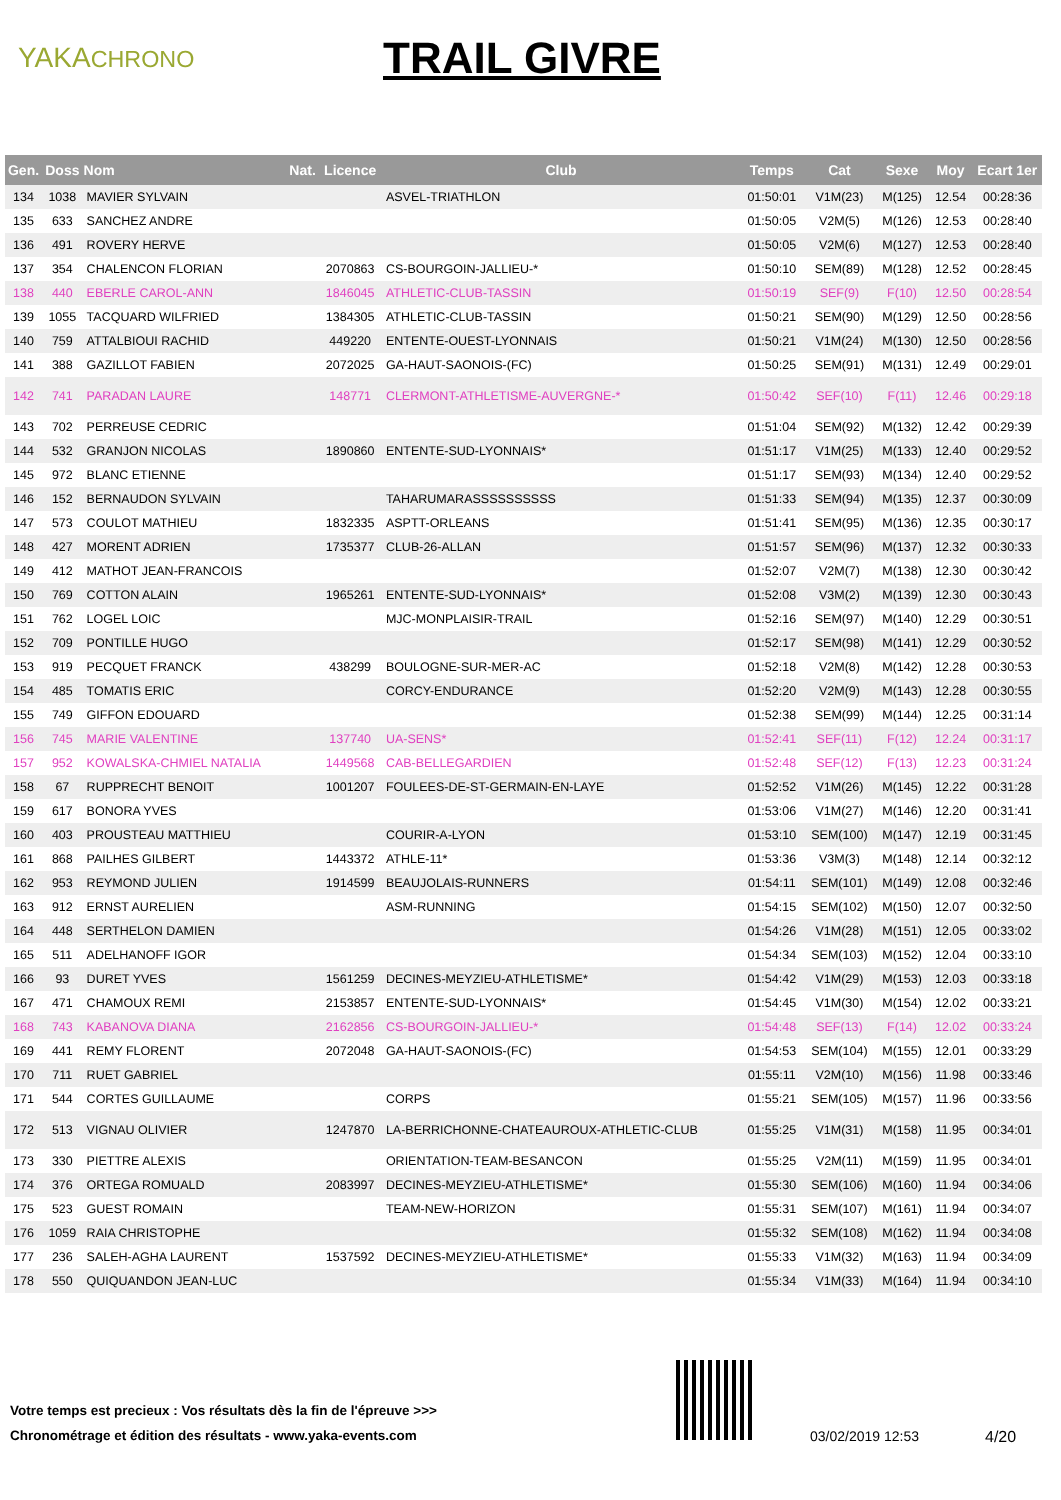YAKACHRONO
TRAIL GIVRE
| Gen. | Doss | Nom | Nat. | Licence | Club | Temps | Cat | Sexe | Moy | Ecart 1er |
| --- | --- | --- | --- | --- | --- | --- | --- | --- | --- | --- |
| 134 | 1038 | MAVIER SYLVAIN | | | ASVEL-TRIATHLON | 01:50:01 | V1M(23) | M(125) | 12.54 | 00:28:36 |
| 135 | 633 | SANCHEZ ANDRE | | | | 01:50:05 | V2M(5) | M(126) | 12.53 | 00:28:40 |
| 136 | 491 | ROVERY HERVE | | | | 01:50:05 | V2M(6) | M(127) | 12.53 | 00:28:40 |
| 137 | 354 | CHALENCON FLORIAN | | 2070863 | CS-BOURGOIN-JALLIEU-* | 01:50:10 | SEM(89) | M(128) | 12.52 | 00:28:45 |
| 138 | 440 | EBERLE CAROL-ANN | | 1846045 | ATHLETIC-CLUB-TASSIN | 01:50:19 | SEF(9) | F(10) | 12.50 | 00:28:54 |
| 139 | 1055 | TACQUARD WILFRIED | | 1384305 | ATHLETIC-CLUB-TASSIN | 01:50:21 | SEM(90) | M(129) | 12.50 | 00:28:56 |
| 140 | 759 | ATTALBIOUI RACHID | | 449220 | ENTENTE-OUEST-LYONNAIS | 01:50:21 | V1M(24) | M(130) | 12.50 | 00:28:56 |
| 141 | 388 | GAZILLOT FABIEN | | 2072025 | GA-HAUT-SAONOIS-(FC) | 01:50:25 | SEM(91) | M(131) | 12.49 | 00:29:01 |
| 142 | 741 | PARADAN LAURE | | 148771 | CLERMONT-ATHLETISME-AUVERGNE-* | 01:50:42 | SEF(10) | F(11) | 12.46 | 00:29:18 |
| 143 | 702 | PERREUSE CEDRIC | | | | 01:51:04 | SEM(92) | M(132) | 12.42 | 00:29:39 |
| 144 | 532 | GRANJON NICOLAS | | 1890860 | ENTENTE-SUD-LYONNAIS* | 01:51:17 | V1M(25) | M(133) | 12.40 | 00:29:52 |
| 145 | 972 | BLANC ETIENNE | | | | 01:51:17 | SEM(93) | M(134) | 12.40 | 00:29:52 |
| 146 | 152 | BERNAUDON SYLVAIN | | | TAHARUMARASSSSSSSSSS | 01:51:33 | SEM(94) | M(135) | 12.37 | 00:30:09 |
| 147 | 573 | COULOT MATHIEU | | 1832335 | ASPTT-ORLEANS | 01:51:41 | SEM(95) | M(136) | 12.35 | 00:30:17 |
| 148 | 427 | MORENT ADRIEN | | 1735377 | CLUB-26-ALLAN | 01:51:57 | SEM(96) | M(137) | 12.32 | 00:30:33 |
| 149 | 412 | MATHOT JEAN-FRANCOIS | | | | 01:52:07 | V2M(7) | M(138) | 12.30 | 00:30:42 |
| 150 | 769 | COTTON ALAIN | | 1965261 | ENTENTE-SUD-LYONNAIS* | 01:52:08 | V3M(2) | M(139) | 12.30 | 00:30:43 |
| 151 | 762 | LOGEL LOIC | | | MJC-MONPLAISIR-TRAIL | 01:52:16 | SEM(97) | M(140) | 12.29 | 00:30:51 |
| 152 | 709 | PONTILLE HUGO | | | | 01:52:17 | SEM(98) | M(141) | 12.29 | 00:30:52 |
| 153 | 919 | PECQUET FRANCK | | 438299 | BOULOGNE-SUR-MER-AC | 01:52:18 | V2M(8) | M(142) | 12.28 | 00:30:53 |
| 154 | 485 | TOMATIS ERIC | | | CORCY-ENDURANCE | 01:52:20 | V2M(9) | M(143) | 12.28 | 00:30:55 |
| 155 | 749 | GIFFON EDOUARD | | | | 01:52:38 | SEM(99) | M(144) | 12.25 | 00:31:14 |
| 156 | 745 | MARIE VALENTINE | | 137740 | UA-SENS* | 01:52:41 | SEF(11) | F(12) | 12.24 | 00:31:17 |
| 157 | 952 | KOWALSKA-CHMIEL NATALIA | | 1449568 | CAB-BELLEGARDIEN | 01:52:48 | SEF(12) | F(13) | 12.23 | 00:31:24 |
| 158 | 67 | RUPPRECHT BENOIT | | 1001207 | FOULEES-DE-ST-GERMAIN-EN-LAYE | 01:52:52 | V1M(26) | M(145) | 12.22 | 00:31:28 |
| 159 | 617 | BONORA YVES | | | | 01:53:06 | V1M(27) | M(146) | 12.20 | 00:31:41 |
| 160 | 403 | PROUSTEAU MATTHIEU | | | COURIR-A-LYON | 01:53:10 | SEM(100) | M(147) | 12.19 | 00:31:45 |
| 161 | 868 | PAILHES GILBERT | | 1443372 | ATHLE-11* | 01:53:36 | V3M(3) | M(148) | 12.14 | 00:32:12 |
| 162 | 953 | REYMOND JULIEN | | 1914599 | BEAUJOLAIS-RUNNERS | 01:54:11 | SEM(101) | M(149) | 12.08 | 00:32:46 |
| 163 | 912 | ERNST AURELIEN | | | ASM-RUNNING | 01:54:15 | SEM(102) | M(150) | 12.07 | 00:32:50 |
| 164 | 448 | SERTHELON DAMIEN | | | | 01:54:26 | V1M(28) | M(151) | 12.05 | 00:33:02 |
| 165 | 511 | ADELHANOFF IGOR | | | | 01:54:34 | SEM(103) | M(152) | 12.04 | 00:33:10 |
| 166 | 93 | DURET YVES | | 1561259 | DECINES-MEYZIEU-ATHLETISME* | 01:54:42 | V1M(29) | M(153) | 12.03 | 00:33:18 |
| 167 | 471 | CHAMOUX REMI | | 2153857 | ENTENTE-SUD-LYONNAIS* | 01:54:45 | V1M(30) | M(154) | 12.02 | 00:33:21 |
| 168 | 743 | KABANOVA DIANA | | 2162856 | CS-BOURGOIN-JALLIEU-* | 01:54:48 | SEF(13) | F(14) | 12.02 | 00:33:24 |
| 169 | 441 | REMY FLORENT | | 2072048 | GA-HAUT-SAONOIS-(FC) | 01:54:53 | SEM(104) | M(155) | 12.01 | 00:33:29 |
| 170 | 711 | RUET GABRIEL | | | | 01:55:11 | V2M(10) | M(156) | 11.98 | 00:33:46 |
| 171 | 544 | CORTES GUILLAUME | | | CORPS | 01:55:21 | SEM(105) | M(157) | 11.96 | 00:33:56 |
| 172 | 513 | VIGNAU OLIVIER | | 1247870 | LA-BERRICHONNE-CHATEAUROUX-ATHLETIC-CLUB | 01:55:25 | V1M(31) | M(158) | 11.95 | 00:34:01 |
| 173 | 330 | PIETTRE ALEXIS | | | ORIENTATION-TEAM-BESANCON | 01:55:25 | V2M(11) | M(159) | 11.95 | 00:34:01 |
| 174 | 376 | ORTEGA ROMUALD | | 2083997 | DECINES-MEYZIEU-ATHLETISME* | 01:55:30 | SEM(106) | M(160) | 11.94 | 00:34:06 |
| 175 | 523 | GUEST ROMAIN | | | TEAM-NEW-HORIZON | 01:55:31 | SEM(107) | M(161) | 11.94 | 00:34:07 |
| 176 | 1059 | RAIA CHRISTOPHE | | | | 01:55:32 | SEM(108) | M(162) | 11.94 | 00:34:08 |
| 177 | 236 | SALEH-AGHA LAURENT | | 1537592 | DECINES-MEYZIEU-ATHLETISME* | 01:55:33 | V1M(32) | M(163) | 11.94 | 00:34:09 |
| 178 | 550 | QUIQUANDON JEAN-LUC | | | | 01:55:34 | V1M(33) | M(164) | 11.94 | 00:34:10 |
Votre temps est precieux : Vos résultats dès la fin de l'épreuve >>>
Chronométrage et édition des résultats - www.yaka-events.com
03/02/2019 12:53 4/20